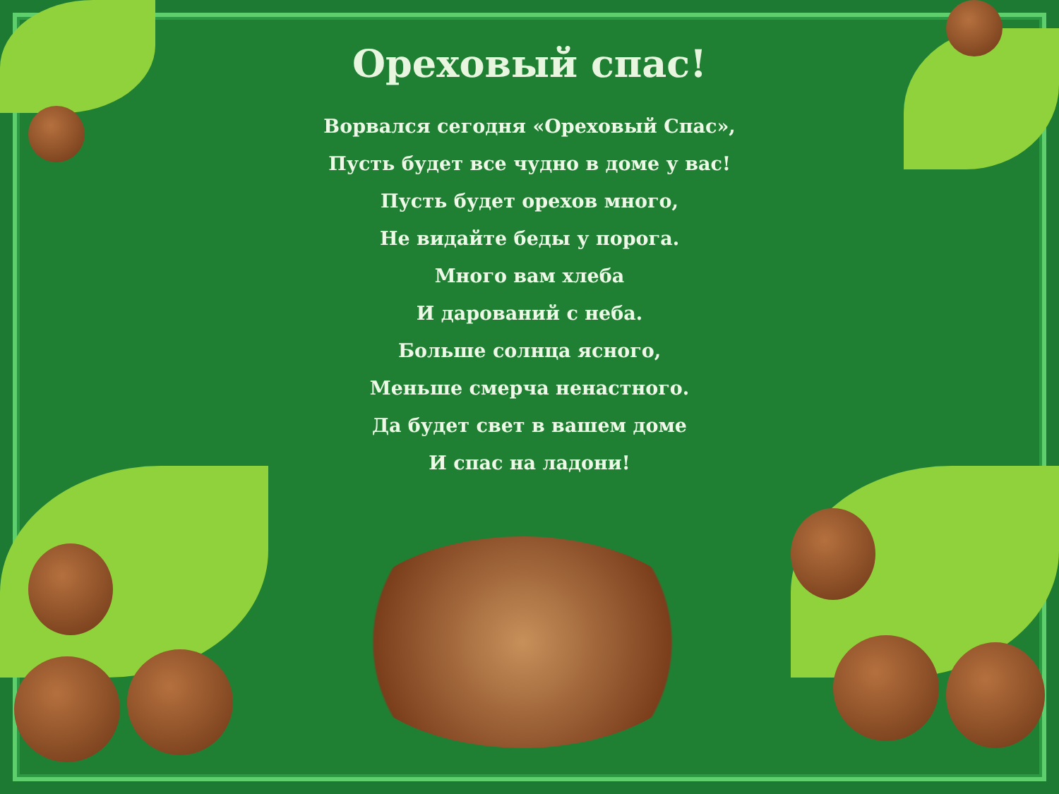Ореховый спас!
Ворвался сегодня «Ореховый Спас»,
Пусть будет все чудно в доме у вас!
Пусть будет орехов много,
Не видайте беды у порога.
Много вам хлеба
И дарований с неба.
Больше солнца ясного,
Меньше смерча ненастного.
Да будет свет в вашем доме
И спас на ладони!